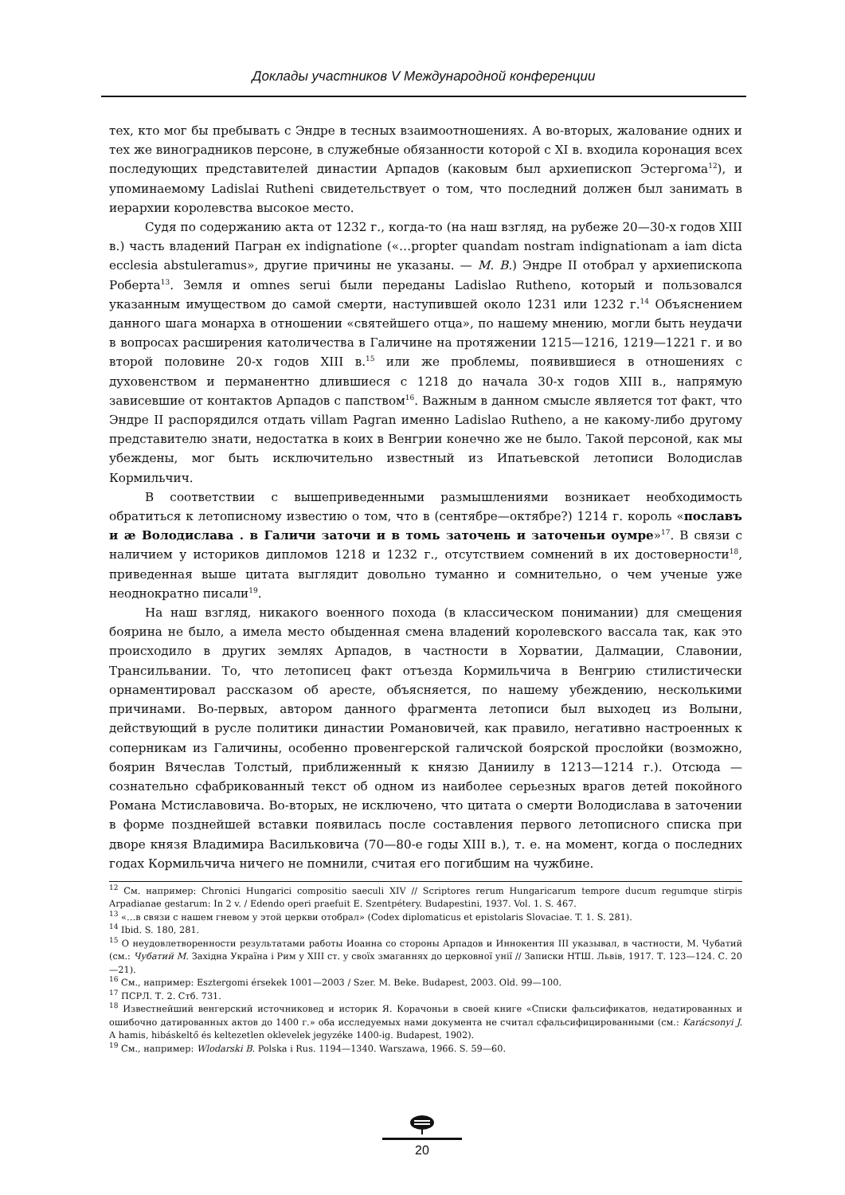Доклады участников V Международной конференции
тех, кто мог бы пребывать с Эндре в тесных взаимоотношениях. А во-вторых, жалование одних и тех же виноградников персоне, в служебные обязанности которой с XI в. входила коронация всех последующих представителей династии Арпадов (каковым был архиепископ Эстергома<sup>12</sup>), и упоминаемому Ladislai Rutheni свидетельствует о том, что последний должен был занимать в иерархии королевства высокое место.
Судя по содержанию акта от 1232 г., когда-то (на наш взгляд, на рубеже 20—30-х годов XIII в.) часть владений Пагран ex indignatione («…propter quandam nostram indignationam a iam dicta ecclesia abstuleramus», другие причины не указаны. — М. В.) Эндре II отобрал у архиепископа Роберта<sup>13</sup>. Земля и omnes serui были переданы Ladislao Rutheno, который и пользовался указанным имуществом до самой смерти, наступившей около 1231 или 1232 г.<sup>14</sup> Объяснением данного шага монарха в отношении «святейшего отца», по нашему мнению, могли быть неудачи в вопросах расширения католичества в Галичине на протяжении 1215—1216, 1219—1221 г. и во второй половине 20-х годов XIII в.<sup>15</sup> или же проблемы, появившиеся в отношениях с духовенством и перманентно длившиеся с 1218 до начала 30-х годов XIII в., напрямую зависевшие от контактов Арпадов с папством<sup>16</sup>. Важным в данном смысле является тот факт, что Эндре II распорядился отдать villam Pagran именно Ladislao Rutheno, а не какому-либо другому представителю знати, недостатка в коих в Венгрии конечно же не было. Такой персоной, как мы убеждены, мог быть исключительно известный из Ипатьевской летописи Володислав Кормильчич.
В соответствии с вышеприведенными размышлениями возникает необходимость обратиться к летописному известию о том, что в (сентябре—октябре?) 1214 г. король «пославъ и ӕ Володислава . в Галичи заточи и в томь заточень и заточеньи оумре»<sup>17</sup>. В связи с наличием у историков дипломов 1218 и 1232 г., отсутствием сомнений в их достоверности<sup>18</sup>, приведенная выше цитата выглядит довольно туманно и сомнительно, о чем ученые уже неоднократно писали<sup>19</sup>.
На наш взгляд, никакого военного похода (в классическом понимании) для смещения боярина не было, а имела место обыденная смена владений королевского вассала так, как это происходило в других землях Арпадов, в частности в Хорватии, Далмации, Славонии, Трансильвании. То, что летописец факт отъезда Кормильчича в Венгрию стилистически орнаментировал рассказом об аресте, объясняется, по нашему убеждению, несколькими причинами. Во-первых, автором данного фрагмента летописи был выходец из Волыни, действующий в русле политики династии Романовичей, как правило, негативно настроенных к соперникам из Галичины, особенно провенгерской галичской боярской прослойки (возможно, боярин Вячеслав Толстый, приближенный к князю Даниилу в 1213—1214 г.). Отсюда — сознательно сфабрикованный текст об одном из наиболее серьезных врагов детей покойного Романа Мстиславовича. Во-вторых, не исключено, что цитата о смерти Володислава в заточении в форме позднейшей вставки появилась после составления первого летописного списка при дворе князя Владимира Васильковича (70—80-е годы XIII в.), т. е. на момент, когда о последних годах Кормильчича ничего не помнили, считая его погибшим на чужбине.
<sup>12</sup> См. например: Chronici Hungarici compositio saeculi XIV // Scriptores rerum Hungaricarum tempore ducum regumque stirpis Arpadianae gestarum: In 2 v. / Edendo operi praefuit E. Szentpétery. Budapestini, 1937. Vol. 1. S. 467.
<sup>13</sup> «…в связи с нашем гневом у этой церкви отобрал» (Codex diplomaticus et epistolaris Slovaciae. T. 1. S. 281).
<sup>14</sup> Ibid. S. 180, 281.
<sup>15</sup> О неудовлетворенности результатами работы Иоанна со стороны Арпадов и Иннокентия III указывал, в частности, М. Чубатий (см.: Чубатий М. Західна Україна і Рим у XIII ст. у своїх змаганнях до церковної унії // Записки НТШ. Львів, 1917. Т. 123—124. С. 20—21).
<sup>16</sup> См., например: Esztergomi érsekek 1001—2003 / Szer. M. Beke. Budapest, 2003. Old. 99—100.
<sup>17</sup> ПСРЛ. Т. 2. Стб. 731.
<sup>18</sup> Известнейший венгерский источниковед и историк Я. Корачоньи в своей книге «Списки фальсификатов, недатированных и ошибочно датированных актов до 1400 г.» оба исследуемых нами документа не считал сфальсифицированными (см.: Karácsonyi J. A hamis, hibáskeltő és keltezetlen oklevelek jegyzéke 1400-ig. Budapest, 1902).
<sup>19</sup> См., например: Wlodarski B. Polska i Rus. 1194—1340. Warszawa, 1966. S. 59—60.
20